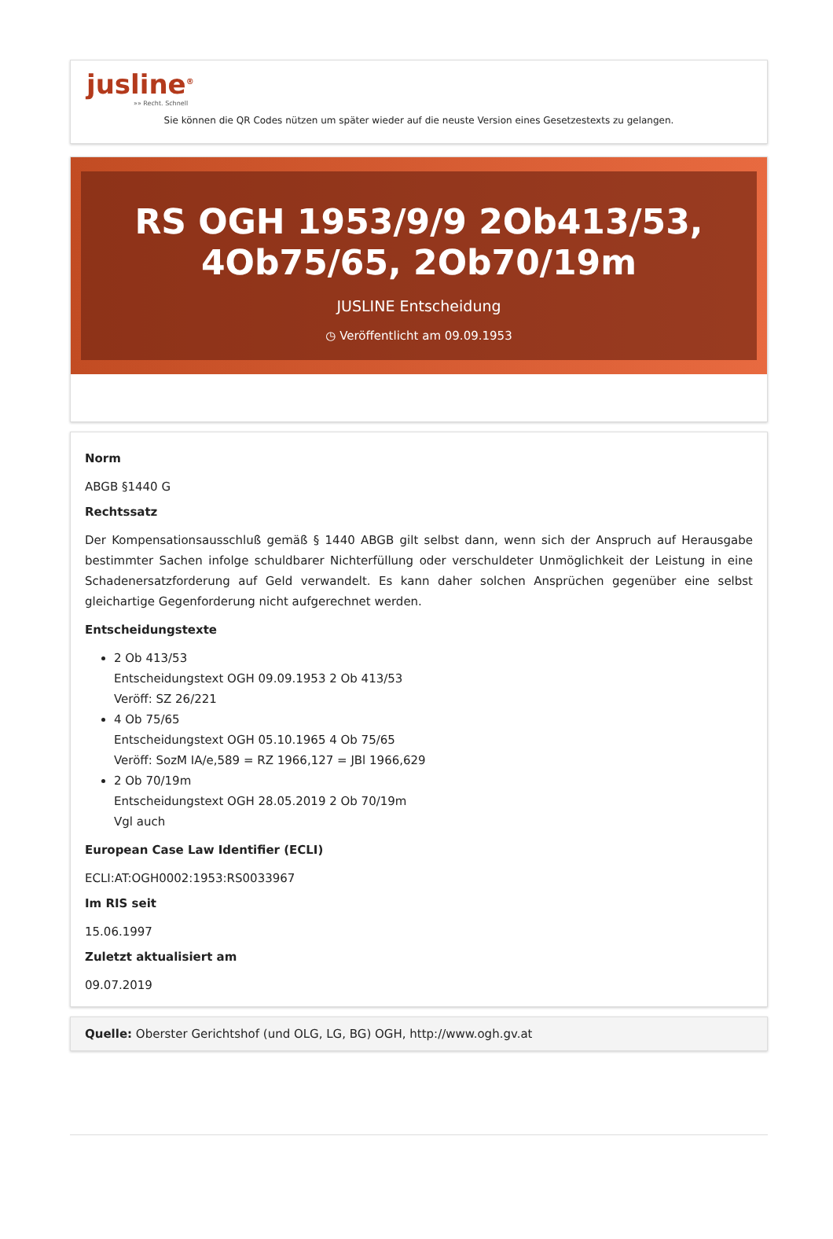jusline<sup>®</sup>
»» Recht. Schnell
Sie können die QR Codes nützen um später wieder auf die neuste Version eines Gesetzestexts zu gelangen.
RS OGH 1953/9/9 2Ob413/53, 4Ob75/65, 2Ob70/19m
JUSLINE Entscheidung
◷ Veröffentlicht am 09.09.1953
Norm
ABGB §1440 G
Rechtssatz
Der Kompensationsausschluß gemäß § 1440 ABGB gilt selbst dann, wenn sich der Anspruch auf Herausgabe bestimmter Sachen infolge schuldbarer Nichterfüllung oder verschuldeter Unmöglichkeit der Leistung in eine Schadenersatzforderung auf Geld verwandelt. Es kann daher solchen Ansprüchen gegenüber eine selbst gleichartige Gegenforderung nicht aufgerechnet werden.
Entscheidungstexte
2 Ob 413/53
Entscheidungstext OGH 09.09.1953 2 Ob 413/53
Veröff: SZ 26/221
4 Ob 75/65
Entscheidungstext OGH 05.10.1965 4 Ob 75/65
Veröff: SozM IA/e,589 = RZ 1966,127 = JBl 1966,629
2 Ob 70/19m
Entscheidungstext OGH 28.05.2019 2 Ob 70/19m
Vgl auch
European Case Law Identifier (ECLI)
ECLI:AT:OGH0002:1953:RS0033967
Im RIS seit
15.06.1997
Zuletzt aktualisiert am
09.07.2019
Quelle: Oberster Gerichtshof (und OLG, LG, BG) OGH, http://www.ogh.gv.at